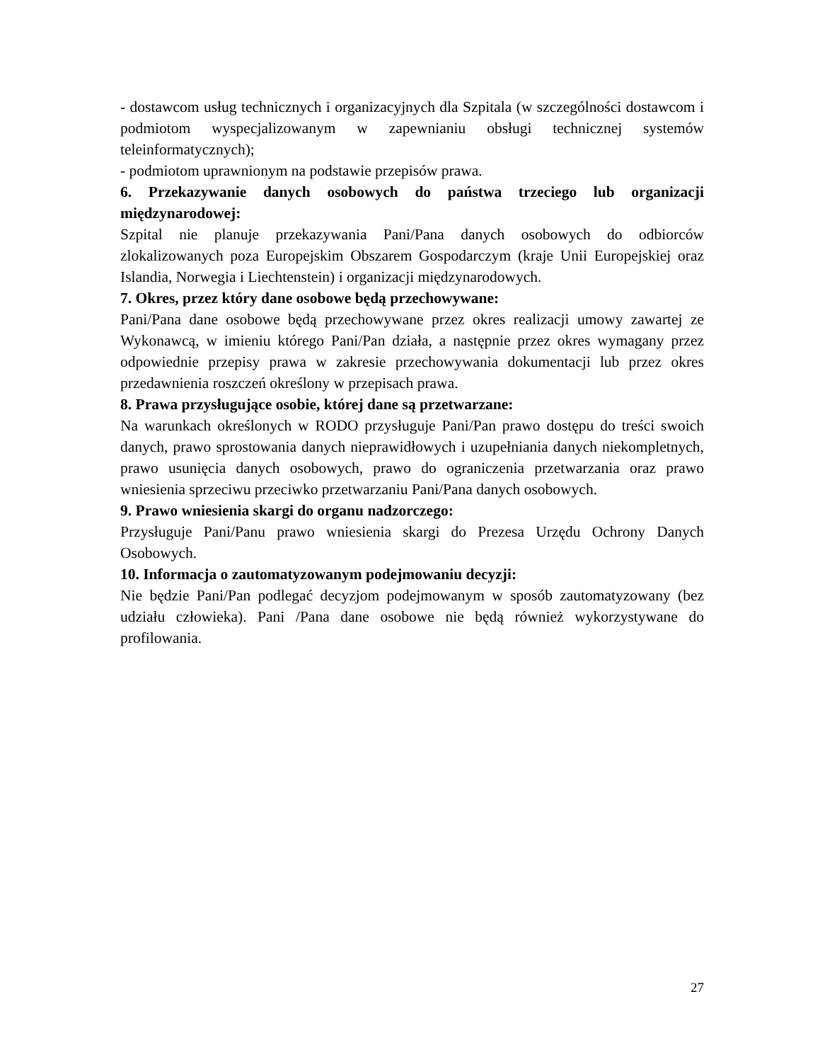- dostawcom usług technicznych i organizacyjnych dla Szpitala (w szczególności dostawcom i podmiotom wyspecjalizowanym w zapewnianiu obsługi technicznej systemów teleinformatycznych);
- podmiotom uprawnionym na podstawie przepisów prawa.
6. Przekazywanie danych osobowych do państwa trzeciego lub organizacji międzynarodowej:
Szpital nie planuje przekazywania Pani/Pana danych osobowych do odbiorców zlokalizowanych poza Europejskim Obszarem Gospodarczym (kraje Unii Europejskiej oraz Islandia, Norwegia i Liechtenstein) i organizacji międzynarodowych.
7. Okres, przez który dane osobowe będą przechowywane:
Pani/Pana dane osobowe będą przechowywane przez okres realizacji umowy zawartej ze Wykonawcą, w imieniu którego Pani/Pan działa, a następnie przez okres wymagany przez odpowiednie przepisy prawa w zakresie przechowywania dokumentacji lub przez okres przedawnienia roszczeń określony w przepisach prawa.
8. Prawa przysługujące osobie, której dane są przetwarzane:
Na warunkach określonych w RODO przysługuje Pani/Pan prawo dostępu do treści swoich danych, prawo sprostowania danych nieprawidłowych i uzupełniania danych niekompletnych, prawo usunięcia danych osobowych, prawo do ograniczenia przetwarzania oraz prawo wniesienia sprzeciwu przeciwko przetwarzaniu Pani/Pana danych osobowych.
9. Prawo wniesienia skargi do organu nadzorczego:
Przysługuje Pani/Panu prawo wniesienia skargi do Prezesa Urzędu Ochrony Danych Osobowych.
10. Informacja o zautomatyzowanym podejmowaniu decyzji:
Nie będzie Pani/Pan podlegać decyzjom podejmowanym w sposób zautomatyzowany (bez udziału człowieka). Pani /Pana dane osobowe nie będą również wykorzystywane do profilowania.
27